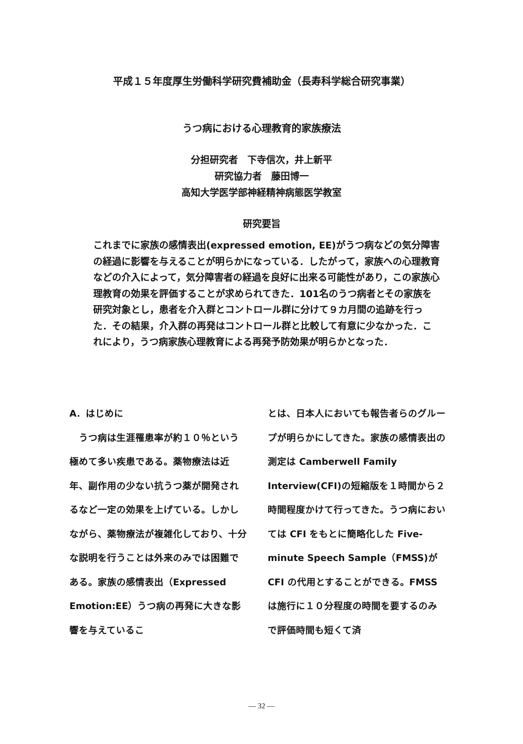平成１５年度厚生労働科学研究費補助金（長寿科学総合研究事業）
うつ病における心理教育的家族療法
分担研究者　下寺信次，井上新平
研究協力者　藤田博一
高知大学医学部神経精神病態医学教室
研究要旨
これまでに家族の感情表出(expressed emotion, EE)がうつ病などの気分障害の経過に影響を与えることが明らかになっている．したがって，家族への心理教育などの介入によって，気分障害者の経過を良好に出来る可能性があり，この家族心理教育の効果を評価することが求められてきた．101名のうつ病者とその家族を研究対象とし，患者を介入群とコントロール群に分けて９カ月間の追跡を行った．その結果，介入群の再発はコントロール群と比較して有意に少なかった．これにより，うつ病家族心理教育による再発予防効果が明らかとなった．
A．はじめに
　うつ病は生涯罹患率が約１０％という極めて多い疾患である。薬物療法は近年、副作用の少ない抗うつ薬が開発されるなど一定の効果を上げている。しかしながら、薬物療法が複雑化しており、十分な説明を行うことは外来のみでは困難である。家族の感情表出（Expressed Emotion:EE）うつ病の再発に大きな影響を与えているこ
とは、日本人においても報告者らのグループが明らかにしてきた。家族の感情表出の測定は Camberwell Family Interview(CFI)の短縮版を１時間から２時間程度かけて行ってきた。うつ病においては CFI をもとに簡略化した Five-minute Speech Sample（FMSS)が CFI の代用とすることができる。FMSS は施行に１０分程度の時間を要するのみで評価時間も短くて済
— 32 —